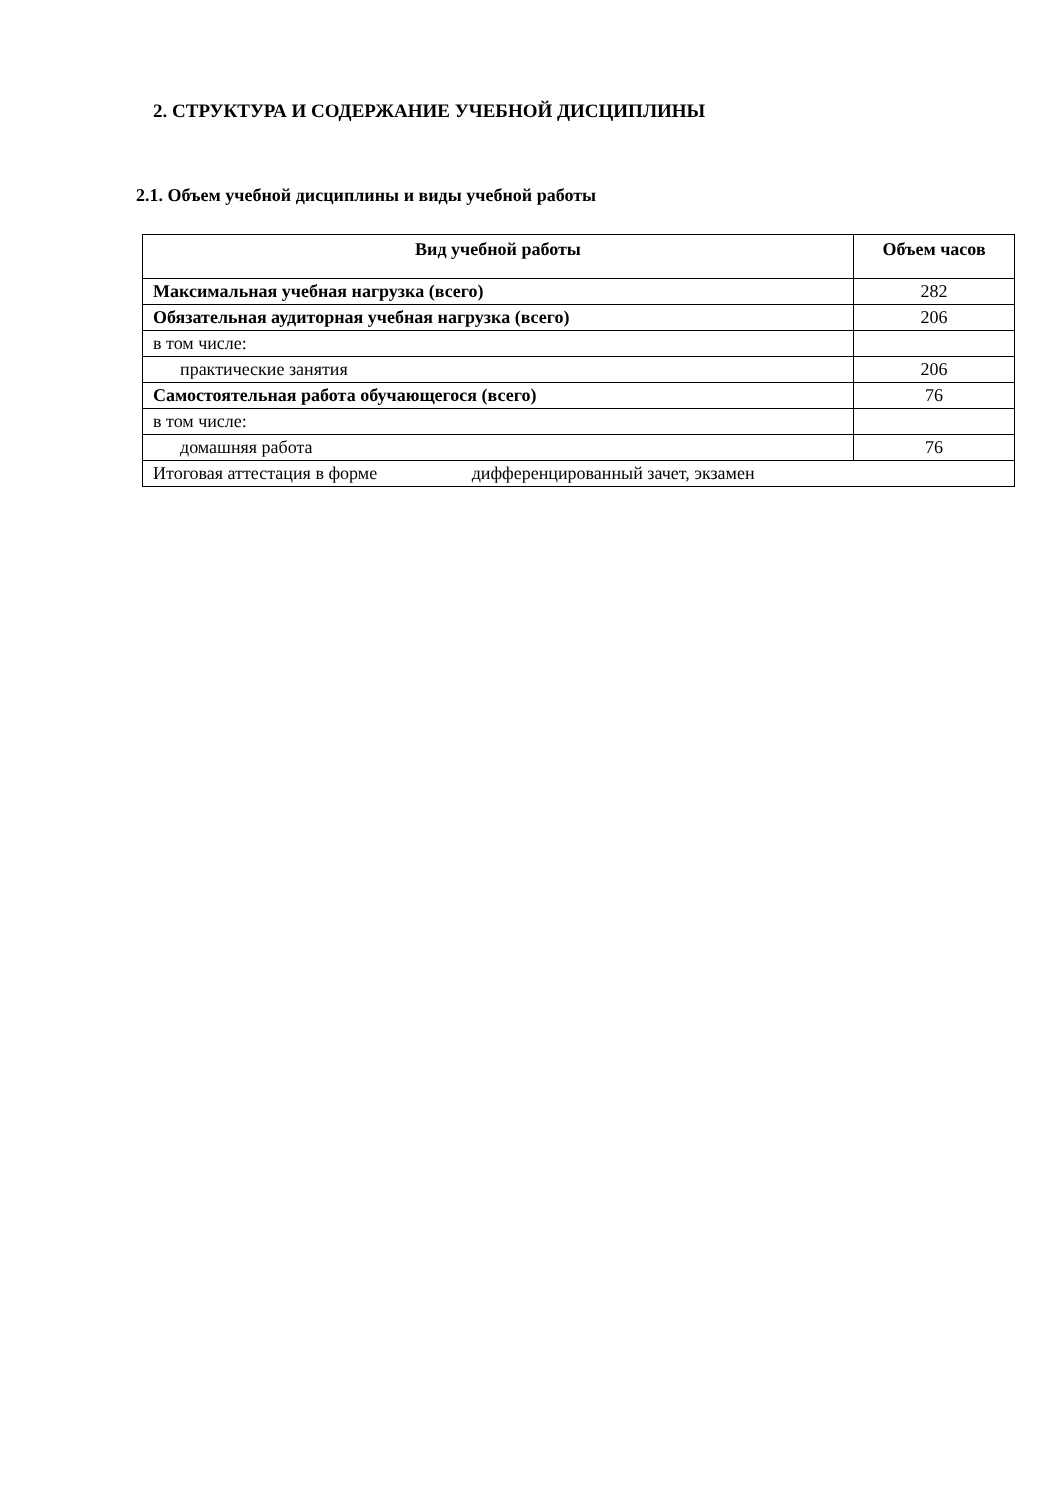2. СТРУКТУРА И СОДЕРЖАНИЕ УЧЕБНОЙ ДИСЦИПЛИНЫ
2.1. Объем учебной дисциплины и виды учебной работы
| Вид учебной работы | Объем часов |
| --- | --- |
| Максимальная учебная нагрузка (всего) | 282 |
| Обязательная аудиторная учебная нагрузка (всего) | 206 |
| в том числе: | |
| практические занятия | 206 |
| Самостоятельная работа обучающегося (всего) | 76 |
| в том числе: | |
| домашняя работа | 76 |
| Итоговая аттестация в форме дифференцированный зачет, экзамен | |